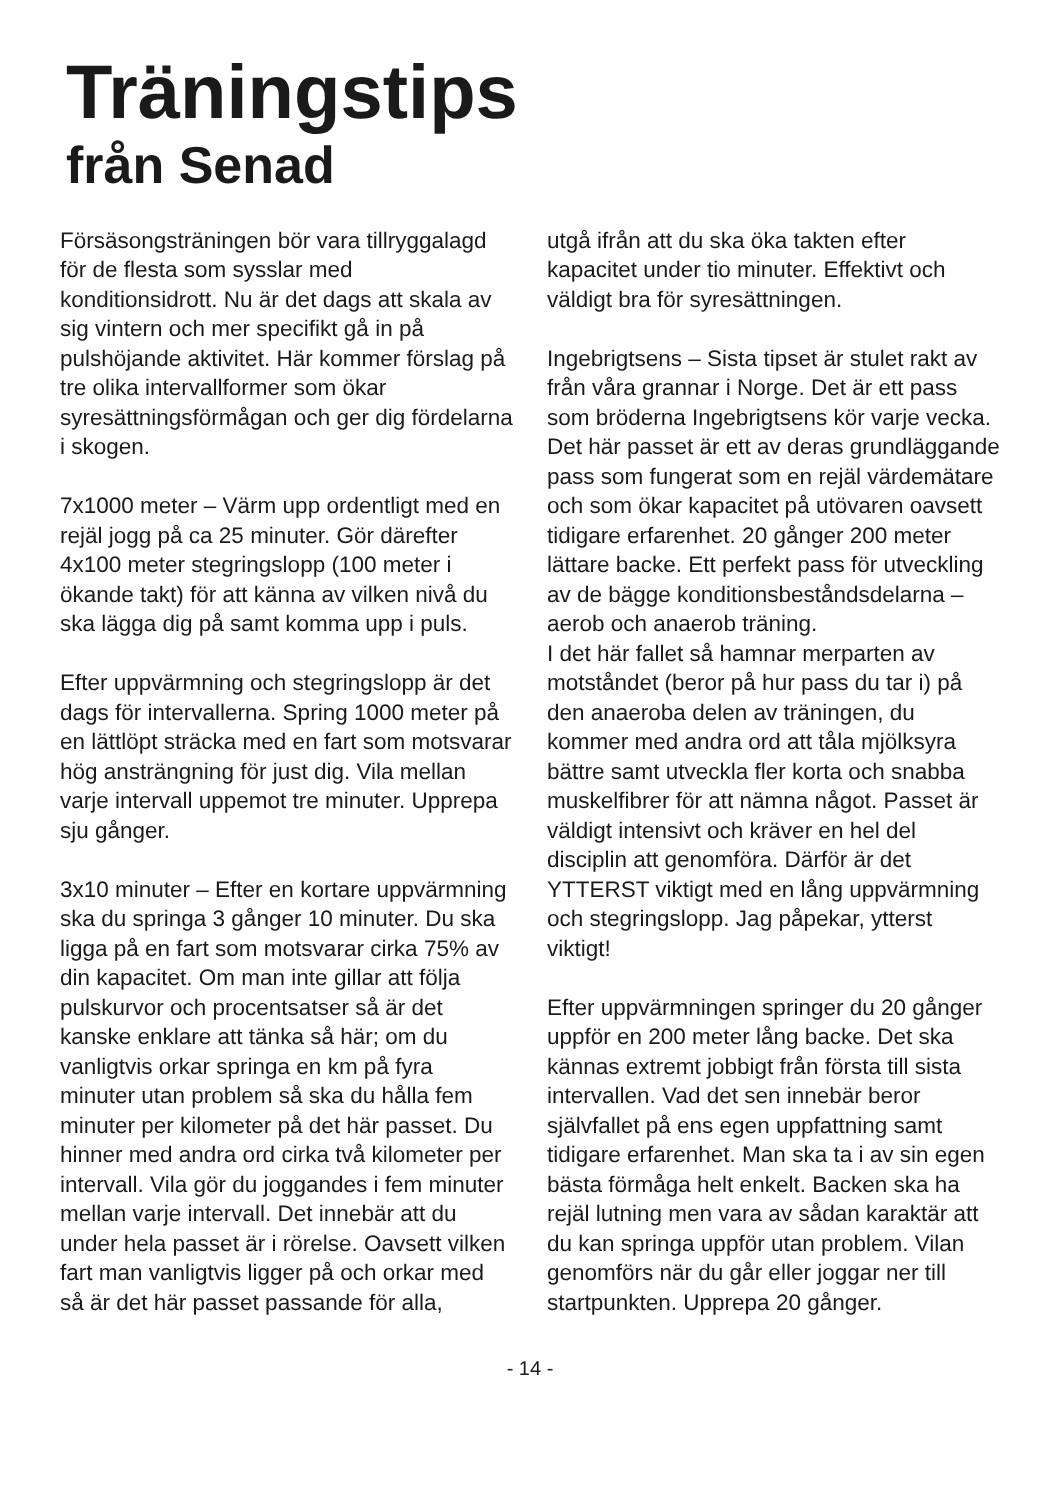Träningstips
från Senad
Försäsongsträningen bör vara tillryggalagd för de flesta som sysslar med konditionsidrott. Nu är det dags att skala av sig vintern och mer specifikt gå in på pulshöjande aktivitet. Här kommer förslag på tre olika intervallformer som ökar syresättningsförmågan och ger dig fördelarna i skogen.
7x1000 meter – Värm upp ordentligt med en rejäl jogg på ca 25 minuter. Gör därefter 4x100 meter stegringslopp (100 meter i ökande takt) för att känna av vilken nivå du ska lägga dig på samt komma upp i puls.
Efter uppvärmning och stegringslopp är det dags för intervallerna. Spring 1000 meter på en lättlöpt sträcka med en fart som motsvarar hög ansträngning för just dig. Vila mellan varje intervall uppemot tre minuter. Upprepa sju gånger.
3x10 minuter – Efter en kortare uppvärmning ska du springa 3 gånger 10 minuter. Du ska ligga på en fart som motsvarar cirka 75% av din kapacitet. Om man inte gillar att följa pulskurvor och procentsatser så är det kanske enklare att tänka så här; om du vanligtvis orkar springa en km på fyra minuter utan problem så ska du hålla fem minuter per kilometer på det här passet. Du hinner med andra ord cirka två kilometer per intervall. Vila gör du joggandes i fem minuter mellan varje intervall. Det innebär att du under hela passet är i rörelse. Oavsett vilken fart man vanligtvis ligger på och orkar med så är det här passet passande för alla,
utgå ifrån att du ska öka takten efter kapacitet under tio minuter. Effektivt och väldigt bra för syresättningen.
Ingebrigtsens – Sista tipset är stulet rakt av från våra grannar i Norge. Det är ett pass som bröderna Ingebrigtsens kör varje vecka. Det här passet är ett av deras grundläggande pass som fungerat som en rejäl värdemätare och som ökar kapacitet på utövaren oavsett tidigare erfarenhet. 20 gånger 200 meter lättare backe. Ett perfekt pass för utveckling av de bägge konditionsbeståndsdelarna – aerob och anaerob träning.
I det här fallet så hamnar merparten av motståndet (beror på hur pass du tar i) på den anaeroba delen av träningen, du kommer med andra ord att tåla mjölksyra bättre samt utveckla fler korta och snabba muskelfibrer för att nämna något. Passet är väldigt intensivt och kräver en hel del disciplin att genomföra. Därför är det YTTERST viktigt med en lång uppvärmning och stegringslopp. Jag påpekar, ytterst viktigt!
Efter uppvärmningen springer du 20 gånger uppför en 200 meter lång backe. Det ska kännas extremt jobbigt från första till sista intervallen. Vad det sen innebär beror självfallet på ens egen uppfattning samt tidigare erfarenhet. Man ska ta i av sin egen bästa förmåga helt enkelt. Backen ska ha rejäl lutning men vara av sådan karaktär att du kan springa uppför utan problem. Vilan genomförs när du går eller joggar ner till startpunkten. Upprepa 20 gånger.
- 14 -